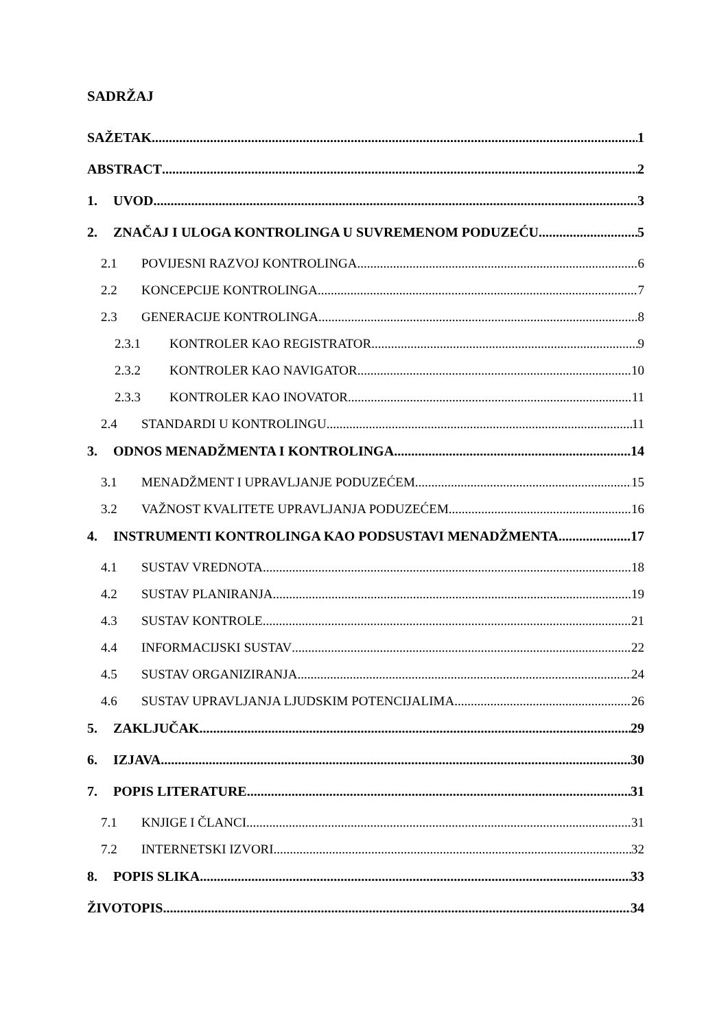SADRŽAJ
SAŽETAK 1
ABSTRACT 2
1. UVOD 3
2. ZNAČAJ I ULOGA KONTROLINGA U SUVREMENOM PODUZEĆU 5
2.1 POVIJESNI RAZVOJ KONTROLINGA 6
2.2 KONCEPCIJE KONTROLINGA 7
2.3 GENERACIJE KONTROLINGA 8
2.3.1 KONTROLER KAO REGISTRATOR 9
2.3.2 KONTROLER KAO NAVIGATOR 10
2.3.3 KONTROLER KAO INOVATOR 11
2.4 STANDARDI U KONTROLINGU 11
3. ODNOS MENADŽMENTA I KONTROLINGA 14
3.1 MENADŽMENT I UPRAVLJANJE PODUZEĆEM 15
3.2 VAŽNOST KVALITETE UPRAVLJANJA PODUZEĆEM 16
4. INSTRUMENTI KONTROLINGA KAO PODSUSTAVI MENADŽMENTA 17
4.1 SUSTAV VREDNOTA 18
4.2 SUSTAV PLANIRANJA 19
4.3 SUSTAV KONTROLE 21
4.4 INFORMACIJSKI SUSTAV 22
4.5 SUSTAV ORGANIZIRANJA 24
4.6 SUSTAV UPRAVLJANJA LJUDSKIM POTENCIJALIMA 26
5. ZAKLJUČAK 29
6. IZJAVA 30
7. POPIS LITERATURE 31
7.1 KNJIGE I ČLANCI 31
7.2 INTERNETSKI IZVORI 32
8. POPIS SLIKA 33
ŽIVOTOPIS 34